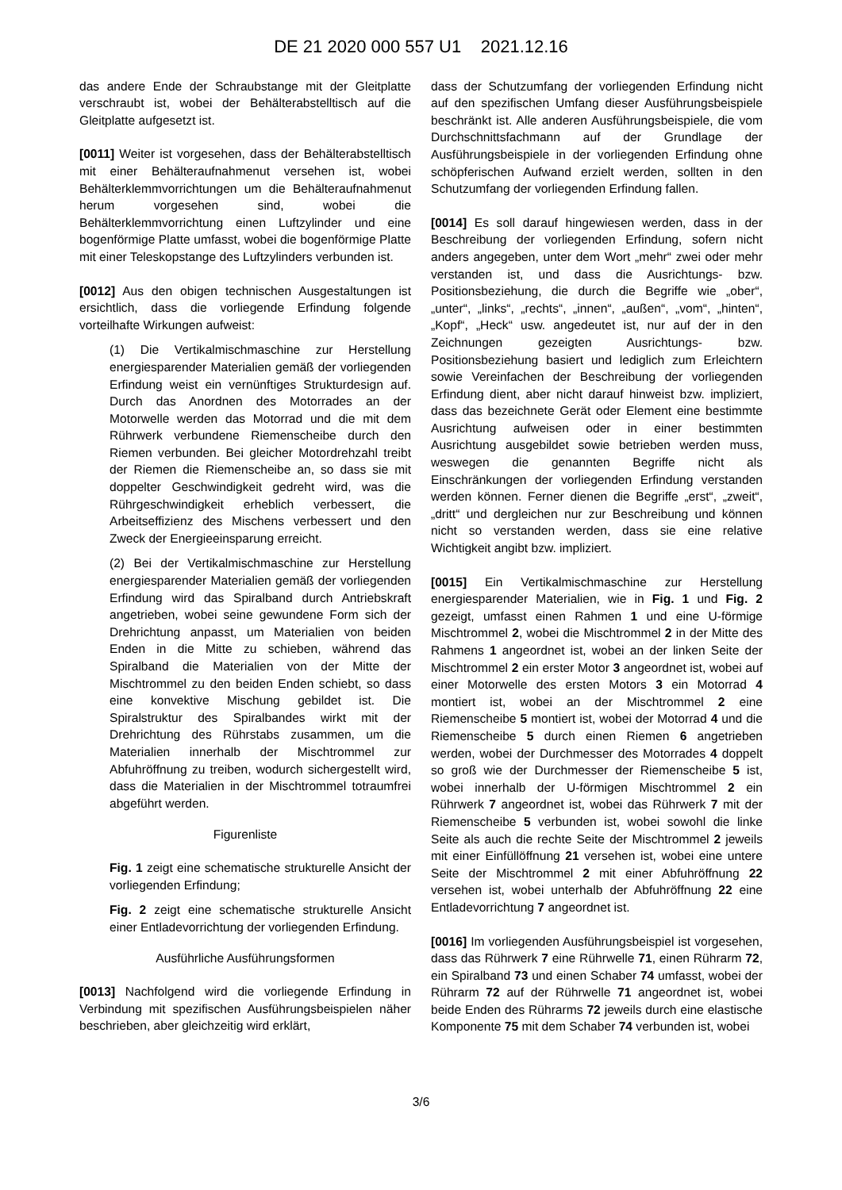DE 21 2020 000 557 U1 2021.12.16
das andere Ende der Schraubstange mit der Gleitplatte verschraubt ist, wobei der Behälterabstelltisch auf die Gleitplatte aufgesetzt ist.
[0011] Weiter ist vorgesehen, dass der Behälterabstelltisch mit einer Behälteraufnahmenut versehen ist, wobei Behälterklemmvorrichtungen um die Behälteraufnahmenut herum vorgesehen sind, wobei die Behälterklemmvorrichtung einen Luftzylinder und eine bogenförmige Platte umfasst, wobei die bogenförmige Platte mit einer Teleskopstange des Luftzylinders verbunden ist.
[0012] Aus den obigen technischen Ausgestaltungen ist ersichtlich, dass die vorliegende Erfindung folgende vorteilhafte Wirkungen aufweist:
(1) Die Vertikalmischmaschine zur Herstellung energiesparender Materialien gemäß der vorliegenden Erfindung weist ein vernünftiges Strukturdesign auf. Durch das Anordnen des Motorrades an der Motorwelle werden das Motorrad und die mit dem Rührwerk verbundene Riemenscheibe durch den Riemen verbunden. Bei gleicher Motordrehzahl treibt der Riemen die Riemenscheibe an, so dass sie mit doppelter Geschwindigkeit gedreht wird, was die Rührgeschwindigkeit erheblich verbessert, die Arbeitseffizienz des Mischens verbessert und den Zweck der Energieeinsparung erreicht.
(2) Bei der Vertikalmischmaschine zur Herstellung energiesparender Materialien gemäß der vorliegenden Erfindung wird das Spiralband durch Antriebskraft angetrieben, wobei seine gewundene Form sich der Drehrichtung anpasst, um Materialien von beiden Enden in die Mitte zu schieben, während das Spiralband die Materialien von der Mitte der Mischtrommel zu den beiden Enden schiebt, so dass eine konvektive Mischung gebildet ist. Die Spiralstruktur des Spiralbandes wirkt mit der Drehrichtung des Rührstabs zusammen, um die Materialien innerhalb der Mischtrommel zur Abfuhröffnung zu treiben, wodurch sichergestellt wird, dass die Materialien in der Mischtrommel totraumfrei abgeführt werden.
Figurenliste
Fig. 1 zeigt eine schematische strukturelle Ansicht der vorliegenden Erfindung;
Fig. 2 zeigt eine schematische strukturelle Ansicht einer Entladevorrichtung der vorliegenden Erfindung.
Ausführliche Ausführungsformen
[0013] Nachfolgend wird die vorliegende Erfindung in Verbindung mit spezifischen Ausführungsbeispielen näher beschrieben, aber gleichzeitig wird erklärt,
dass der Schutzumfang der vorliegenden Erfindung nicht auf den spezifischen Umfang dieser Ausführungsbeispiele beschränkt ist. Alle anderen Ausführungsbeispiele, die vom Durchschnittsfachmann auf der Grundlage der Ausführungsbeispiele in der vorliegenden Erfindung ohne schöpferischen Aufwand erzielt werden, sollten in den Schutzumfang der vorliegenden Erfindung fallen.
[0014] Es soll darauf hingewiesen werden, dass in der Beschreibung der vorliegenden Erfindung, sofern nicht anders angegeben, unter dem Wort „mehr“ zwei oder mehr verstanden ist, und dass die Ausrichtungs- bzw. Positionsbeziehung, die durch die Begriffe wie „ober“, „unter“, „links“, „rechts“, „innen“, „außen“, „vom“, „hinten“, „Kopf“, „Heck“ usw. angedeutet ist, nur auf der in den Zeichnungen gezeigten Ausrichtungs- bzw. Positionsbeziehung basiert und lediglich zum Erleichtern sowie Vereinfachen der Beschreibung der vorliegenden Erfindung dient, aber nicht darauf hinweist bzw. impliziert, dass das bezeichnete Gerät oder Element eine bestimmte Ausrichtung aufweisen oder in einer bestimmten Ausrichtung ausgebildet sowie betrieben werden muss, weswegen die genannten Begriffe nicht als Einschränkungen der vorliegenden Erfindung verstanden werden können. Ferner dienen die Begriffe „erst“, „zweit“, „dritt“ und dergleichen nur zur Beschreibung und können nicht so verstanden werden, dass sie eine relative Wichtigkeit angibt bzw. impliziert.
[0015] Ein Vertikalmischmaschine zur Herstellung energiesparender Materialien, wie in Fig. 1 und Fig. 2 gezeigt, umfasst einen Rahmen 1 und eine U-förmige Mischtrommel 2, wobei die Mischtrommel 2 in der Mitte des Rahmens 1 angeordnet ist, wobei an der linken Seite der Mischtrommel 2 ein erster Motor 3 angeordnet ist, wobei auf einer Motorwelle des ersten Motors 3 ein Motorrad 4 montiert ist, wobei an der Mischtrommel 2 eine Riemenscheibe 5 montiert ist, wobei der Motorrad 4 und die Riemenscheibe 5 durch einen Riemen 6 angetrieben werden, wobei der Durchmesser des Motorrades 4 doppelt so groß wie der Durchmesser der Riemenscheibe 5 ist, wobei innerhalb der U-förmigen Mischtrommel 2 ein Rührwerk 7 angeordnet ist, wobei das Rührwerk 7 mit der Riemenscheibe 5 verbunden ist, wobei sowohl die linke Seite als auch die rechte Seite der Mischtrommel 2 jeweils mit einer Einfüllöffnung 21 versehen ist, wobei eine untere Seite der Mischtrommel 2 mit einer Abfuhröffnung 22 versehen ist, wobei unterhalb der Abfuhröffnung 22 eine Entladevorrichtung 7 angeordnet ist.
[0016] Im vorliegenden Ausführungsbeispiel ist vorgesehen, dass das Rührwerk 7 eine Rührwelle 71, einen Rührarm 72, ein Spiralband 73 und einen Schaber 74 umfasst, wobei der Rührarm 72 auf der Rührwelle 71 angeordnet ist, wobei beide Enden des Rührarms 72 jeweils durch eine elastische Komponente 75 mit dem Schaber 74 verbunden ist, wobei
3/6